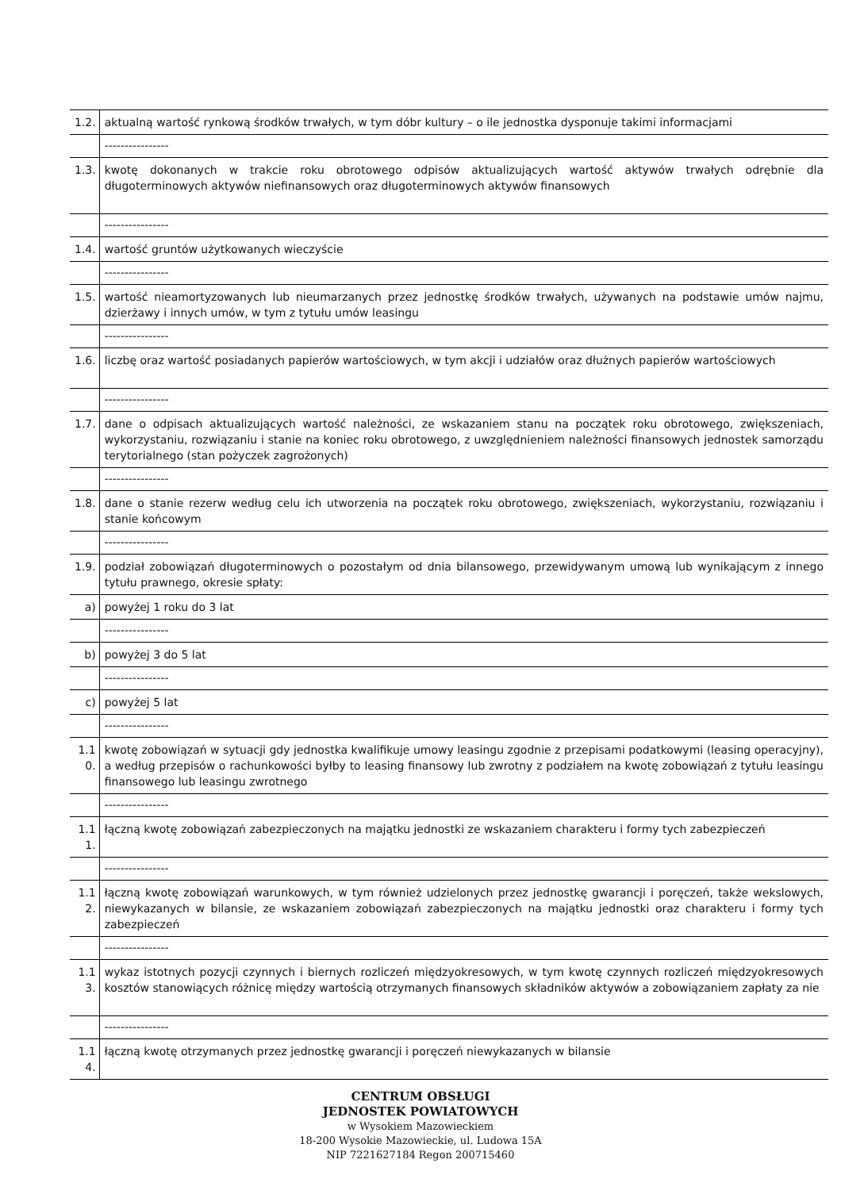| 1.2. | aktualną wartość rynkową środków trwałych, w tym dóbr kultury – o ile jednostka dysponuje takimi informacjami |
| | ---------------- |
| 1.3. | kwotę dokonanych w trakcie roku obrotowego odpisów aktualizujących wartość aktywów trwałych odrębnie dla długoterminowych aktywów niefinansowych oraz długoterminowych aktywów finansowych |
| | ---------------- |
| 1.4. | wartość gruntów użytkowanych wieczyście |
| | ---------------- |
| 1.5. | wartość nieamortyzowanych lub nieumarzanych przez jednostkę środków trwałych, używanych na podstawie umów najmu, dzierżawy i innych umów, w tym z tytułu umów leasingu |
| | ---------------- |
| 1.6. | liczbę oraz wartość posiadanych papierów wartościowych, w tym akcji i udziałów oraz dłużnych papierów wartościowych |
| | ---------------- |
| 1.7. | dane o odpisach aktualizujących wartość należności, ze wskazaniem stanu na początek roku obrotowego, zwiększeniach, wykorzystaniu, rozwiązaniu i stanie na koniec roku obrotowego, z uwzględnieniem należności finansowych jednostek samorządu terytorialnego (stan pożyczek zagrożonych) |
| | ---------------- |
| 1.8. | dane o stanie rezerw według celu ich utworzenia na początek roku obrotowego, zwiększeniach, wykorzystaniu, rozwiązaniu i stanie końcowym |
| | ---------------- |
| 1.9. | podział zobowiązań długoterminowych o pozostałym od dnia bilansowego, przewidywanym umową lub wynikającym z innego tytułu prawnego, okresie spłaty: |
| a) | powyżej 1 roku do 3 lat |
| | ---------------- |
| b) | powyżej 3 do 5 lat |
| | ---------------- |
| c) | powyżej 5 lat |
| | ---------------- |
| 1.1 0. | kwotę zobowiązań w sytuacji gdy jednostka kwalifikuje umowy leasingu zgodnie z przepisami podatkowymi (leasing operacyjny), a według przepisów o rachunkowości byłby to leasing finansowy lub zwrotny z podziałem na kwotę zobowiązań z tytułu leasingu finansowego lub leasingu zwrotnego |
| | ---------------- |
| 1.1 1. | łączną kwotę zobowiązań zabezpieczonych na majątku jednostki ze wskazaniem charakteru i formy tych zabezpieczeń |
| | ---------------- |
| 1.1 2. | łączną kwotę zobowiązań warunkowych, w tym również udzielonych przez jednostkę gwarancji i poręczeń, także wekslowych, niewykazanych w bilansie, ze wskazaniem zobowiązań zabezpieczonych na majątku jednostki oraz charakteru i formy tych zabezpieczeń |
| | ---------------- |
| 1.1 3. | wykaz istotnych pozycji czynnych i biernych rozliczeń międzyokresowych, w tym kwotę czynnych rozliczeń międzyokresowych kosztów stanowiących różnicę między wartością otrzymanych finansowych składników aktywów a zobowiązaniem zapłaty za nie |
| | ---------------- |
| 1.1 4. | łączną kwotę otrzymanych przez jednostkę gwarancji i poręczeń niewykazanych w bilansie |
CENTRUM OBSŁUGI
JEDNOSTEK POWIATOWYCH
w Wysokiem Mazowieckiem
18-200 Wysokie Mazowieckie, ul. Ludowa 15A
NIP 7221627184 Regon 200715460